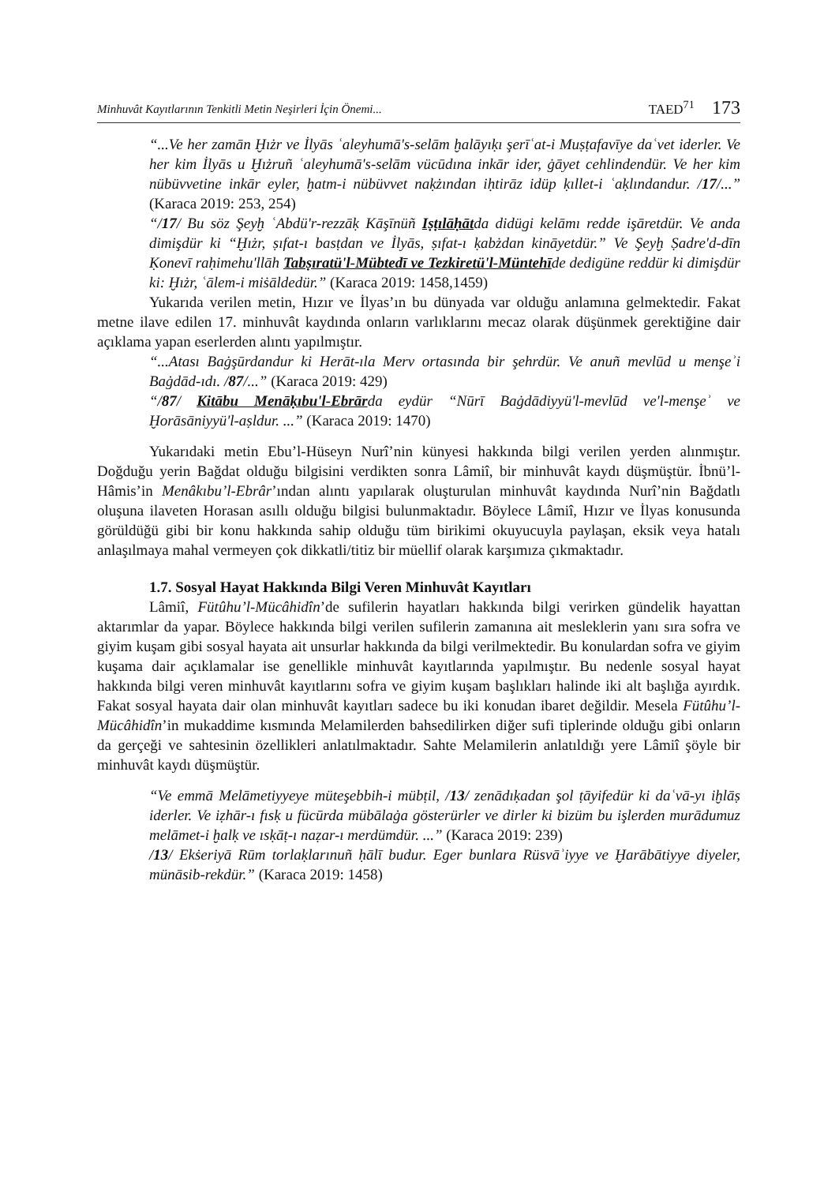Minhuvât Kayıtlarının Tenkitli Metin Neşirleri İçin Önemi... TAED<sup>71</sup> 173
“...Ve her zamān Ḫıżr ve İlyās ʿaleyhumā's-selām ḫalāyıḳı şerīʿat-i Muṣṭafavīye daʿvet iderler. Ve her kim İlyās u Ḫıżruñ ʿaleyhumā's-selām vücūdına inkār ider, ġāyet cehlindendür. Ve her kim nübüvvetine inkār eyler, ḫatm-i nübüvvet naḳżından iḥtirāz idüp ḳıllet-i ʿaḳlındandur. /17/...” (Karaca 2019: 253, 254)
“/17/ Bu söz Şeyḫ ʿAbdü'r-rezzāḳ Kāşīnüñ Iṣṭılāḥātda didügi kelāmı redde işāretdür. Ve anda dimişdür ki “Ḫıżr, ṣıfat-ı basṭdan ve İlyās, ṣıfat-ı ḳabżdan kināyetdür.” Ve Şeyḫ Ṣadre'd-dīn Ḳonevī raḥimehu'llāh Tabṣıratü'l-Mübtedī ve Tezkiretü'l-Müntehīde dedigüne reddür ki dimişdür ki: Ḫıżr, ʿālem-i miṡāldedür.” (Karaca 2019: 1458,1459)
Yukarıda verilen metin, Hızır ve İlyas’ın bu dünyada var olduğu anlamına gelmektedir. Fakat metne ilave edilen 17. minhuvât kaydında onların varlıklarını mecaz olarak düşünmek gerektiğine dair açıklama yapan eserlerden alıntı yapılmıştır.
“...Atası Baġşūrdandur ki Herāt-ıla Merv ortasında bir şehrdür. Ve anuñ mevlūd u menşeʾi Baġdād-ıdı. /87/...” (Karaca 2019: 429)
“/87/ Kitābu Menāḳıbu'l-Ebrārda eydür “Nūrī Baġdādiyyü'l-mevlūd ve'l-menşeʾ ve Ḫorāsāniyyü'l-aṣldur. ...” (Karaca 2019: 1470)
Yukarıdaki metin Ebu’l-Hüseyn Nurî’nin künyesi hakkında bilgi verilen yerden alınmıştır. Doğduğu yerin Bağdat olduğu bilgisini verdikten sonra Lâmiî, bir minhuvât kaydı düşmüştür. İbnü’l-Hâmis’in Menâkıbu’l-Ebrâr’ından alıntı yapılarak oluşturulan minhuvât kaydında Nurî’nin Bağdatlı oluşuna ilaveten Horasan asıllı olduğu bilgisi bulunmaktadır. Böylece Lâmiî, Hızır ve İlyas konusunda görüldüğü gibi bir konu hakkında sahip olduğu tüm birikimi okuyucuyla paylaşan, eksik veya hatalı anlaşılmaya mahal vermeyen çok dikkatli/titiz bir müellif olarak karşımıza çıkmaktadır.
1.7. Sosyal Hayat Hakkında Bilgi Veren Minhuvât Kayıtları
Lâmiî, Fütûhu’l-Mücâhidîn’de sufilerin hayatları hakkında bilgi verirken gündelik hayattan aktarımlar da yapar. Böylece hakkında bilgi verilen sufilerin zamanına ait mesleklerin yanı sıra sofra ve giyim kuşam gibi sosyal hayata ait unsurlar hakkında da bilgi verilmektedir. Bu konulardan sofra ve giyim kuşama dair açıklamalar ise genellikle minhuvât kayıtlarında yapılmıştır. Bu nedenle sosyal hayat hakkında bilgi veren minhuvât kayıtlarını sofra ve giyim kuşam başlıkları halinde iki alt başlığa ayırdık. Fakat sosyal hayata dair olan minhuvât kayıtları sadece bu iki konudan ibaret değildir. Mesela Fütûhu’l-Mücâhidîn’in mukaddime kısmında Melamilerden bahsedilirken diğer sufi tiplerinde olduğu gibi onların da gerçeği ve sahtesinin özellikleri anlatılmaktadır. Sahte Melamilerin anlatıldığı yere Lâmiî şöyle bir minhuvât kaydı düşmüştür.
“Ve emmā Melāmetiyyeye müteşebbih-i mübṭil, /13/ zenādıḳadan şol ṭāyifedür ki daʿvā-yı iḫlāṣ iderler. Ve iẓhār-ı fısḳ u fücūrda mübālaġa gösterürler ve dirler ki bizüm bu işlerden murādumuz melāmet-i ḫalḳ ve ısḳāṭ-ı naẓar-ı merdümdür. ...” (Karaca 2019: 239)
/13/ Ekṡeriyā Rūm torlaḳlarınuñ ḥālī budur. Eger bunlara Rüsvāʾiyye ve Ḫarābātiyye diyeler, münāsib-rekdür.” (Karaca 2019: 1458)